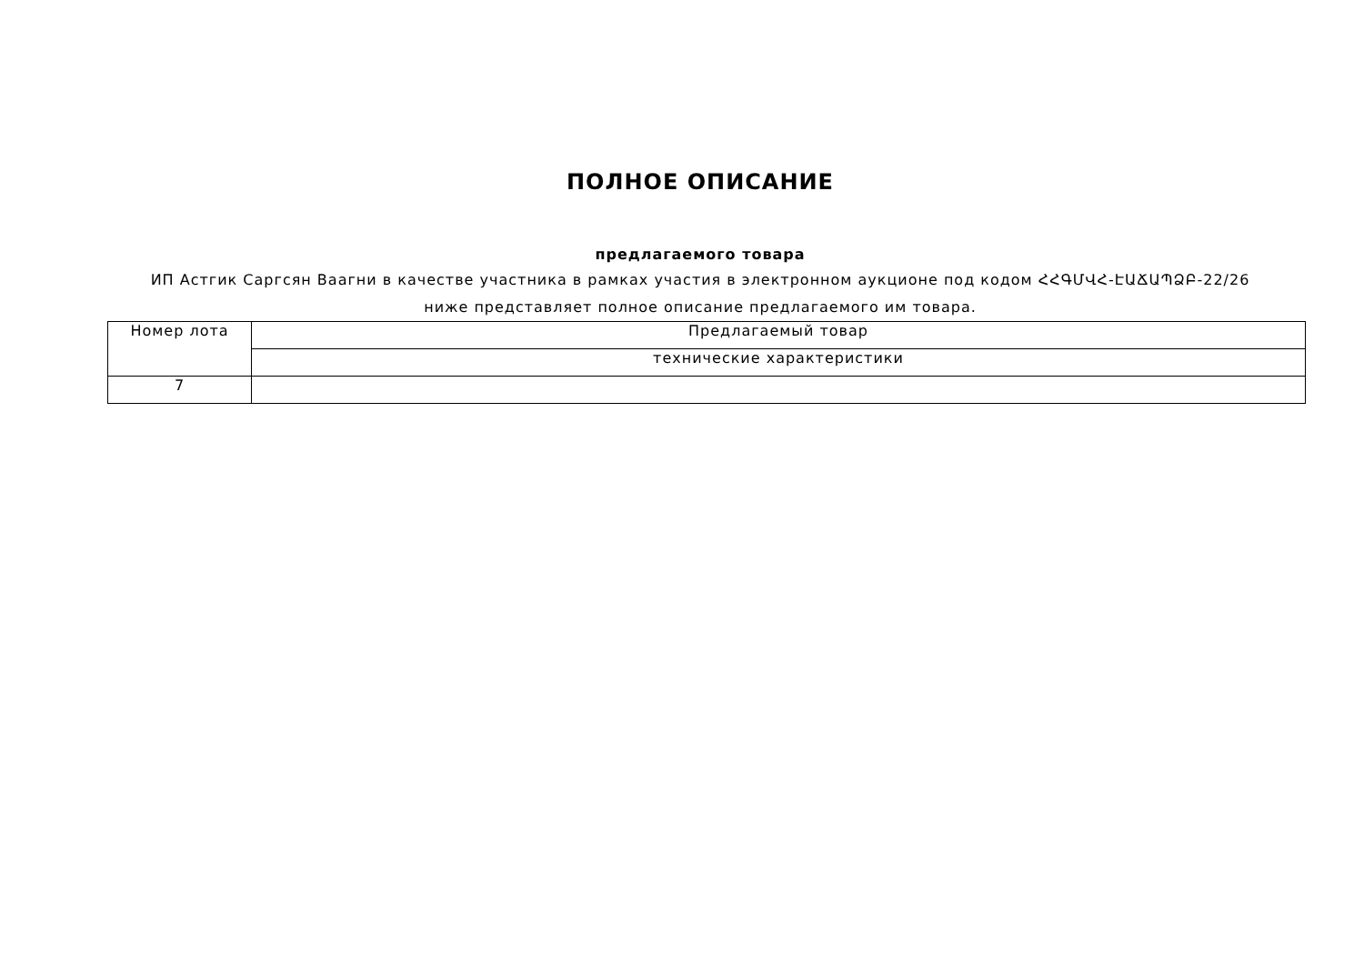ПОЛНОЕ ОПИСАНИЕ
предлагаемого товара
ИП Астгик Саргсян Ваагни в качестве участника в рамках участия в электронном аукционе под кодом ՀՀԳՄՎՀ-ԷԱՃԱՊՁԲ-22/26
ниже представляет полное описание предлагаемого им товара.
| Номер лота | Предлагаемый товар |
| --- | --- |
| | технические характеристики |
| 7 | |